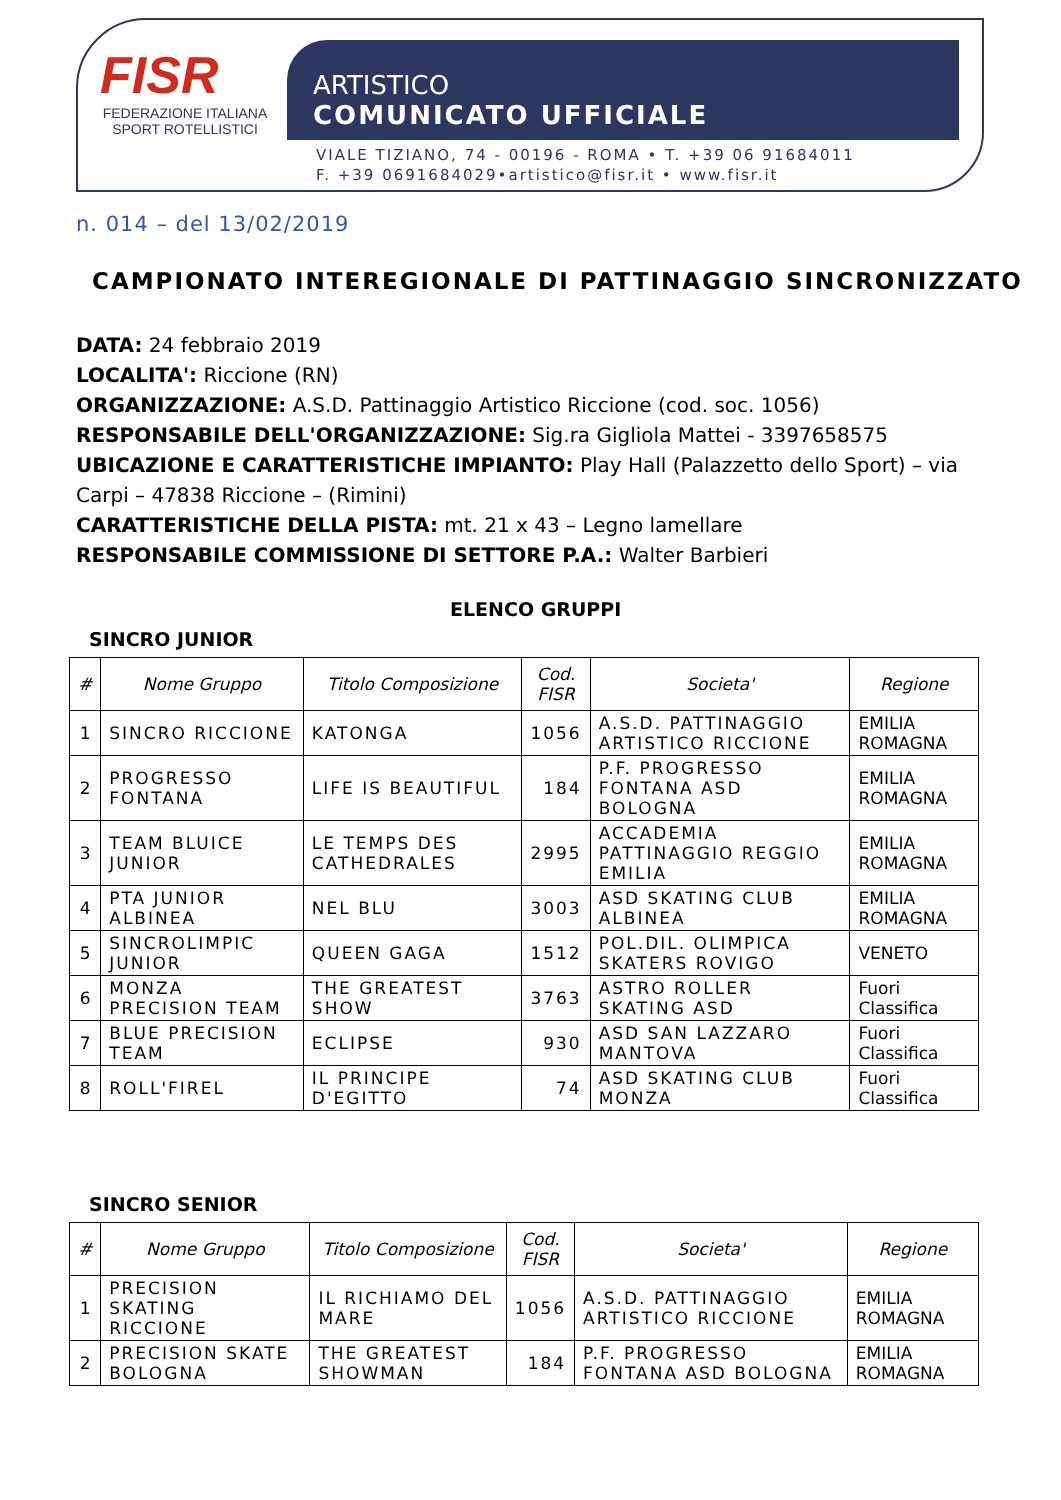FISR
FEDERAZIONE ITALIANA
SPORT ROTELLISTICI
ARTISTICO
COMUNICATO UFFICIALE
VIALE TIZIANO, 74 - 00196 - ROMA • T. +39 06 91684011
F. +39 0691684029•artistico@fisr.it • www.fisr.it
n. 014 – del 13/02/2019
CAMPIONATO INTEREGIONALE DI PATTINAGGIO SINCRONIZZATO
DATA: 24 febbraio 2019
LOCALITA': Riccione (RN)
ORGANIZZAZIONE: A.S.D. Pattinaggio Artistico Riccione (cod. soc. 1056)
RESPONSABILE DELL'ORGANIZZAZIONE: Sig.ra Gigliola Mattei - 3397658575
UBICAZIONE E CARATTERISTICHE IMPIANTO: Play Hall (Palazzetto dello Sport) – via Carpi – 47838 Riccione – (Rimini)
CARATTERISTICHE DELLA PISTA: mt. 21 x 43 – Legno lamellare
RESPONSABILE COMMISSIONE DI SETTORE P.A.: Walter Barbieri
ELENCO GRUPPI
SINCRO JUNIOR
| # | Nome Gruppo | Titolo Composizione | Cod. FISR | Societa' | Regione |
| --- | --- | --- | --- | --- | --- |
| 1 | SINCRO RICCIONE | KATONGA | 1056 | A.S.D. PATTINAGGIO ARTISTICO RICCIONE | EMILIA ROMAGNA |
| 2 | PROGRESSO FONTANA | LIFE IS BEAUTIFUL | 184 | P.F. PROGRESSO FONTANA ASD BOLOGNA | EMILIA ROMAGNA |
| 3 | TEAM BLUICE JUNIOR | LE TEMPS DES CATHEDRALES | 2995 | ACCADEMIA PATTINAGGIO REGGIO EMILIA | EMILIA ROMAGNA |
| 4 | PTA JUNIOR ALBINEA | NEL BLU | 3003 | ASD SKATING CLUB ALBINEA | EMILIA ROMAGNA |
| 5 | SINCROLIMPIC JUNIOR | QUEEN GAGA | 1512 | POL.DIL. OLIMPICA SKATERS ROVIGO | VENETO |
| 6 | MONZA PRECISION TEAM | THE GREATEST SHOW | 3763 | ASTRO ROLLER SKATING ASD | Fuori Classifica |
| 7 | BLUE PRECISION TEAM | ECLIPSE | 930 | ASD SAN LAZZARO MANTOVA | Fuori Classifica |
| 8 | ROLL'FIREL | IL PRINCIPE D'EGITTO | 74 | ASD SKATING CLUB MONZA | Fuori Classifica |
SINCRO SENIOR
| # | Nome Gruppo | Titolo Composizione | Cod. FISR | Societa' | Regione |
| --- | --- | --- | --- | --- | --- |
| 1 | PRECISION SKATING RICCIONE | IL RICHIAMO DEL MARE | 1056 | A.S.D. PATTINAGGIO ARTISTICO RICCIONE | EMILIA ROMAGNA |
| 2 | PRECISION SKATE BOLOGNA | THE GREATEST SHOWMAN | 184 | P.F. PROGRESSO FONTANA ASD BOLOGNA | EMILIA ROMAGNA |